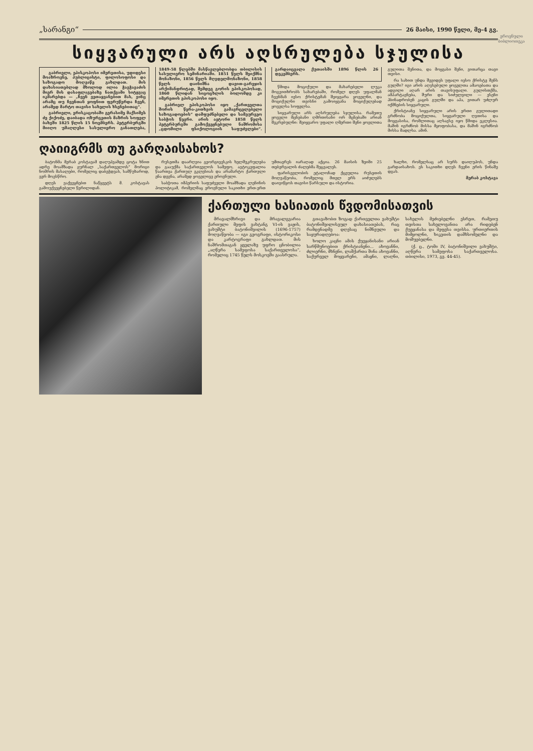„სარანგი“ 26 მაისი, 1990 წელი, მე-4 გვ.
ეროვნული ბიბლიოთეკა
სიყვარული არს აღსრულება სჯულისა
გაბრიელი, ეპისკოპოსი იმერეთისა, უდიდესი მოაზროვნე, პუბლიცისტი, ფილოსოფოსი და საზოგადო მოღვაწე გახლდათ. მის დახასიათებლად მხოლოდ ილია ჭავჭავაძის მიერ მის დასაფლავებაზე ნათქვამი სიტყვაც იკმარებდა — „ჩვენ ვეთაყვანებით მას, ვინც არამც თუ ჩვენთან ყოფნით ფერუწერდა ჩვენ, არამედ მარტო თავისი სახელის ხსენებითაც“.
გაბრიელი, ერისკაცობაში გერასიმე მაქსიმეს ძე ქიქოძე, დაიბადა ოზურგეთის მაზრის სოფელ ბახვში 1825 წლის 15 ნოემბერს. პეტერბურგში მიიღო უმაღლესი სასულიერო განათლება, 1849-58 წლებში მასწავლებლობდა თბილისის სასულიერო სემინარიაში. 1851 წელს შეიქმნა მონაზონი, 1856 წელს მღვდელმონაზონი, 1858 წელს დაინიშნა დავით-გარეჯის არქიმანდრიტად, შემდეგ გორის ეპისკოპოსად, 1860 წლიდან სიცოცხლის ბოლომდე კი იმერეთის ეპისკოპოსი იყო.
გაბრიელ ეპისკოპოსი იყო „ქართველთა შორის წერა-კითხვის გამავრცელებელი საზოგადოების“ დამფუძნებელი და სამეურვეო საბჭოს წევრი. არის ავტორი 1858 წელს პეტერბურგში გამოქვეყნებული ნაშრომისა „ცდომილი ფსიქოლოგიის საფუძვლები“. გარდაიცვალა ქუთაისში 1896 წლის 26 დეკემბერს.
წმიდა მოციქული და მახარებელი ლუკა მოგვითხრობს სახარებაში, რომელ დღეს უფალმან ჩვენმან იესო ქრისტემან შეიყვარა ყოველნი, და მოციქულნი თვისნი გამოიყვანა მოციქულებად ყოველსა სოფელსა.
სიყვარული არს აღსრულება სჯულისა. რამეთუ ყოველი მცნებანი ღმრთისანი ორ მცნებაში არიან შეკრებულნი: შეიყვარო უფალი ღმერთი შენი ყოვლითა გულითა შენითა, და მოყვასი შენი, ვითარცა თავი თვისი.
რა სახით უნდა შევიდეს უფალი იესო ქრისტე შენს გულში? იგი არის აღვსებული ყოველთა ამაოებათა და ადგილი აღარ არის თავისუფალი. გულისთქმა, ამპარტავნება, შური და სიძულვილი — ესენი ჰბინადრობენ კაცის გულში და აჰა, ვითარ უძლურ იქმნების სიყვარული.
ქრისტიანე სიყვარული არის ერთი გულითადი გრძნობა მოციქულთა, სიყვარული ღვთისა და მოყვასისა, რომლითაც აღსავსე იყო წმიდა ეკლესია. მაშინ იგრძნობ მისსა მყოფობასა, და მაშინ იგრძნობ მისსა მადლსა. ამინ.
ღაიიგრმს თუ გარღაისახოს?
ბატონმა მერაბ კოსტავამ დაღუპვამდე ცოტა ხნით ადრე მოამზადა ჟურნალ „საქართველოს“ მორიგი ნომრის მასალები, რომელიც დაბეჭდვას, სამწუხაროდ, ვერ მოესწრო.
დღეს ვაქვეყნებთ ნაწყვეტს მ. კოსტავას გამოუქვეყნებელი წერილიდან.
რუსეთმა დაარღვია გეორგიევსკის ხელშეკრულება და გააუქმა საქართველოს სამეფო, ავტოკეფალია წაართვა ქართულ ეკლესიას და არამარტო ქართული ენა დევნა, არამედ ყოველივე ეროვნული.
საბჭოთა იმპერიის საფუძველი მოამზადა ლენინის პოლიტიკამ, რომელმაც ეროვნული საკითხი ერთ-ერთ უმთავრეს იარაღად აქცია. 26 მაისის ზეიმი 25 თებერვალის ძალებმა შეცვალეს.
ფარისევლობის ეტალონად ქცეულია რუსეთის მოღვაწეობა, რომელიც მთელ ერს აიძულებს დაივიწყოს თავისი წარსული და ისტორია.
ხალხი, რომელსაც არ სურს დაიღუპოს, უნდა გარდაისახოს. ეს საკითხი დღეს ჩვენი ერის წინაშე დგას.
მერაბ კოსტავა
ქართული ხასიათის წვდომისათვის
მრავალმხრივი და მრავალგვარია ქართული მეფის ვახტანგ VI-ის ვაჟის, ვახუშტი ბატონიშვილის (1696-1757) მოღვაწეობა — იგი გეოგრაფი, ისტორიკოსი და კარტოგრაფი გახლდათ. მის ნაშრომთაგან ყველაზე უფრო ცნობილია „აღწერა სამეფოსა საქართველოსა“, რომელიც 1745 წელს მოსკოვში გაასრულა.
გთავაზობთ ზოგად ქართველთა ვახუშტი ბატონიშვილისეულ დახასიათებას, რაც რამდენადმე დღესაც ნიშნეული და საყურადღებოა:
ხოლო კაცნი ამის ქუეყანისანი არიან სარწმუნოებით ქრისტიანენი... ახოვანნი, ძლიერნი, მხნენი, ლაშქართა შინა ახოვანნი, საქურველ მოყვარენი, ამაყნი, ლაღნი, სახელის მეძიებელნი ესრეთ, რამეთუ თვისთა სახელოვანთა არა რიდებენ ქუეყანასა და მეფესა თვისსა. ურთიერთის მიმყოლნი, ხიკეთის დამხსომელნი და მოშუებელნი.
(ქ. ც., ტომი IV, ბატონიშვილი ვახუშტი, აღწერა სამეფოსა საქართველოსა. თბილისი, 1973, გვ. 44-45).